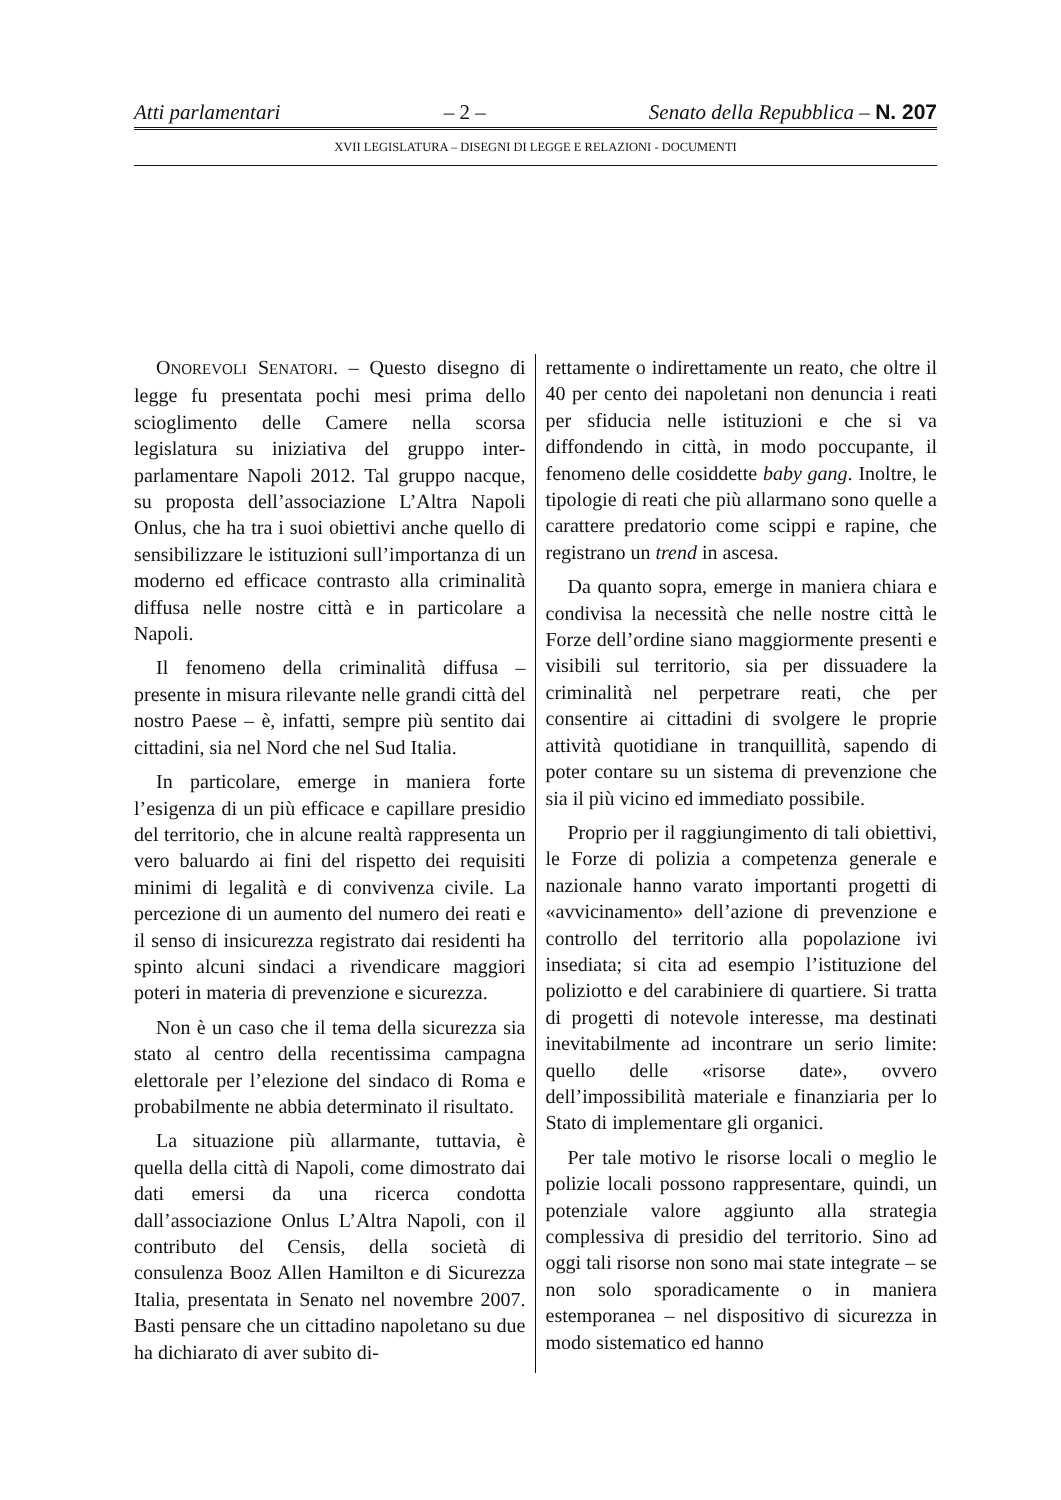Atti parlamentari – 2 – Senato della Repubblica – N. 207
XVII LEGISLATURA – DISEGNI DI LEGGE E RELAZIONI - DOCUMENTI
ONOREVOLI SENATORI. – Questo disegno di legge fu presentata pochi mesi prima dello scioglimento delle Camere nella scorsa legislatura su iniziativa del gruppo inter-parlamentare Napoli 2012. Tal gruppo nacque, su proposta dell’associazione L’Altra Napoli Onlus, che ha tra i suoi obiettivi anche quello di sensibilizzare le istituzioni sull’importanza di un moderno ed efficace contrasto alla criminalità diffusa nelle nostre città e in particolare a Napoli.
Il fenomeno della criminalità diffusa – presente in misura rilevante nelle grandi città del nostro Paese – è, infatti, sempre più sentito dai cittadini, sia nel Nord che nel Sud Italia.
In particolare, emerge in maniera forte l’esigenza di un più efficace e capillare presidio del territorio, che in alcune realtà rappresenta un vero baluardo ai fini del rispetto dei requisiti minimi di legalità e di convivenza civile. La percezione di un aumento del numero dei reati e il senso di insicurezza registrato dai residenti ha spinto alcuni sindaci a rivendicare maggiori poteri in materia di prevenzione e sicurezza.
Non è un caso che il tema della sicurezza sia stato al centro della recentissima campagna elettorale per l’elezione del sindaco di Roma e probabilmente ne abbia determinato il risultato.
La situazione più allarmante, tuttavia, è quella della città di Napoli, come dimostrato dai dati emersi da una ricerca condotta dall’associazione Onlus L’Altra Napoli, con il contributo del Censis, della società di consulenza Booz Allen Hamilton e di Sicurezza Italia, presentata in Senato nel novembre 2007. Basti pensare che un cittadino napoletano su due ha dichiarato di aver subito di-
rettamente o indirettamente un reato, che oltre il 40 per cento dei napoletani non denuncia i reati per sfiducia nelle istituzioni e che si va diffondendo in città, in modo poccupante, il fenomeno delle cosiddette baby gang. Inoltre, le tipologie di reati che più allarmano sono quelle a carattere predatorio come scippi e rapine, che registrano un trend in ascesa.
Da quanto sopra, emerge in maniera chiara e condivisa la necessità che nelle nostre città le Forze dell’ordine siano maggiormente presenti e visibili sul territorio, sia per dissuadere la criminalità nel perpetrare reati, che per consentire ai cittadini di svolgere le proprie attività quotidiane in tranquillità, sapendo di poter contare su un sistema di prevenzione che sia il più vicino ed immediato possibile.
Proprio per il raggiungimento di tali obiettivi, le Forze di polizia a competenza generale e nazionale hanno varato importanti progetti di «avvicinamento» dell’azione di prevenzione e controllo del territorio alla popolazione ivi insediata; si cita ad esempio l’istituzione del poliziotto e del carabiniere di quartiere. Si tratta di progetti di notevole interesse, ma destinati inevitabilmente ad incontrare un serio limite: quello delle «risorse date», ovvero dell’impossibilità materiale e finanziaria per lo Stato di implementare gli organici.
Per tale motivo le risorse locali o meglio le polizie locali possono rappresentare, quindi, un potenziale valore aggiunto alla strategia complessiva di presidio del territorio. Sino ad oggi tali risorse non sono mai state integrate – se non solo sporadicamente o in maniera estemporanea – nel dispositivo di sicurezza in modo sistematico ed hanno